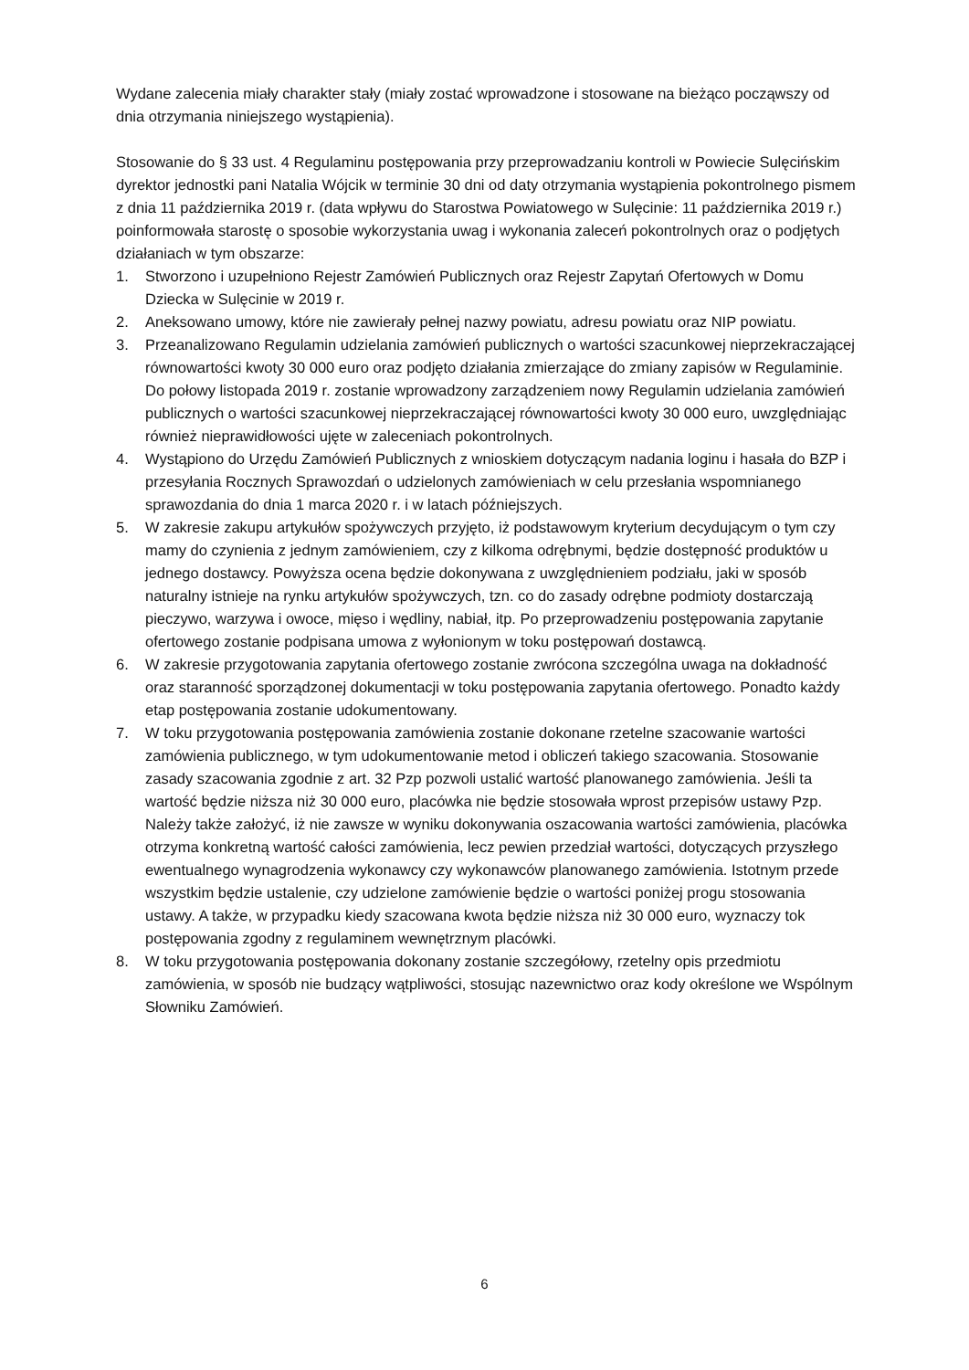Wydane zalecenia miały charakter stały (miały zostać wprowadzone i stosowane na bieżąco począwszy od dnia otrzymania niniejszego wystąpienia).
Stosowanie do § 33 ust. 4 Regulaminu postępowania przy przeprowadzaniu kontroli w Powiecie Sulęcińskim dyrektor jednostki pani Natalia Wójcik w terminie 30 dni od daty otrzymania wystąpienia pokontrolnego pismem z dnia 11 października 2019 r. (data wpływu do Starostwa Powiatowego w Sulęcinie: 11 października 2019 r.) poinformowała starostę o sposobie wykorzystania uwag i wykonania zaleceń pokontrolnych oraz o podjętych działaniach w tym obszarze:
1. Stworzono i uzupełniono Rejestr Zamówień Publicznych oraz Rejestr Zapytań Ofertowych w Domu Dziecka w Sulęcinie w 2019 r.
2. Aneksowano umowy, które nie zawierały pełnej nazwy powiatu, adresu powiatu oraz NIP powiatu.
3. Przeanalizowano Regulamin udzielania zamówień publicznych o wartości szacunkowej nieprzekraczającej równowartości kwoty 30 000 euro oraz podjęto działania zmierzające do zmiany zapisów w Regulaminie. Do połowy listopada 2019 r. zostanie wprowadzony zarządzeniem nowy Regulamin udzielania zamówień publicznych o wartości szacunkowej nieprzekraczającej równowartości kwoty 30 000 euro, uwzględniając również nieprawidłowości ujęte w zaleceniach pokontrolnych.
4. Wystąpiono do Urzędu Zamówień Publicznych z wnioskiem dotyczącym nadania loginu i hasała do BZP i przesyłania Rocznych Sprawozdań o udzielonych zamówieniach w celu przesłania wspomnianego sprawozdania do dnia 1 marca 2020 r. i w latach późniejszych.
5. W zakresie zakupu artykułów spożywczych przyjęto, iż podstawowym kryterium decydującym o tym czy mamy do czynienia z jednym zamówieniem, czy z kilkoma odrębnymi, będzie dostępność produktów u jednego dostawcy. Powyższa ocena będzie dokonywana z uwzględnieniem podziału, jaki w sposób naturalny istnieje na rynku artykułów spożywczych, tzn. co do zasady odrębne podmioty dostarczają pieczywo, warzywa i owoce, mięso i wędliny, nabiał, itp. Po przeprowadzeniu postępowania zapytanie ofertowego zostanie podpisana umowa z wyłonionym w toku postępowań dostawcą.
6. W zakresie przygotowania zapytania ofertowego zostanie zwrócona szczególna uwaga na dokładność oraz staranność sporządzonej dokumentacji w toku postępowania zapytania ofertowego. Ponadto każdy etap postępowania zostanie udokumentowany.
7. W toku przygotowania postępowania zamówienia zostanie dokonane rzetelne szacowanie wartości zamówienia publicznego, w tym udokumentowanie metod i obliczeń takiego szacowania. Stosowanie zasady szacowania zgodnie z art. 32 Pzp pozwoli ustalić wartość planowanego zamówienia. Jeśli ta wartość będzie niższa niż 30 000 euro, placówka nie będzie stosowała wprost przepisów ustawy Pzp. Należy także założyć, iż nie zawsze w wyniku dokonywania oszacowania wartości zamówienia, placówka otrzyma konkretną wartość całości zamówienia, lecz pewien przedział wartości, dotyczących przyszłego ewentualnego wynagrodzenia wykonawcy czy wykonawców planowanego zamówienia. Istotnym przede wszystkim będzie ustalenie, czy udzielone zamówienie będzie o wartości poniżej progu stosowania ustawy. A także, w przypadku kiedy szacowana kwota będzie niższa niż 30 000 euro, wyznaczy tok postępowania zgodny z regulaminem wewnętrznym placówki.
8. W toku przygotowania postępowania dokonany zostanie szczegółowy, rzetelny opis przedmiotu zamówienia, w sposób nie budzący wątpliwości, stosując nazewnictwo oraz kody określone we Wspólnym Słowniku Zamówień.
6